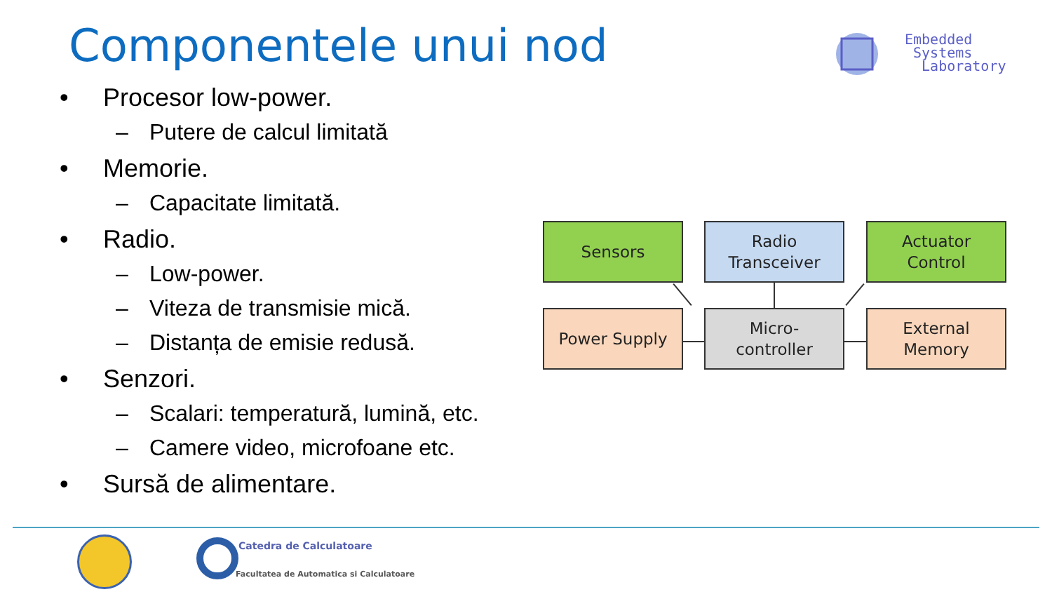Componentele unui nod
Embedded
Systems
Laboratory
• Procesor low-power.
– Putere de calcul limitată
• Memorie.
– Capacitate limitată.
• Radio.
– Low-power.
– Viteza de transmisie mică.
– Distanța de emisie redusă.
• Senzori.
– Scalari: temperatură, lumină, etc.
– Camere video, microfoane etc.
• Sursă de alimentare.
Sensors
Radio
Transceiver
Actuator
Control
Power Supply
Micro-
controller
External
Memory
Catedra de Calculatoare
Facultatea de Automatica si Calculatoare